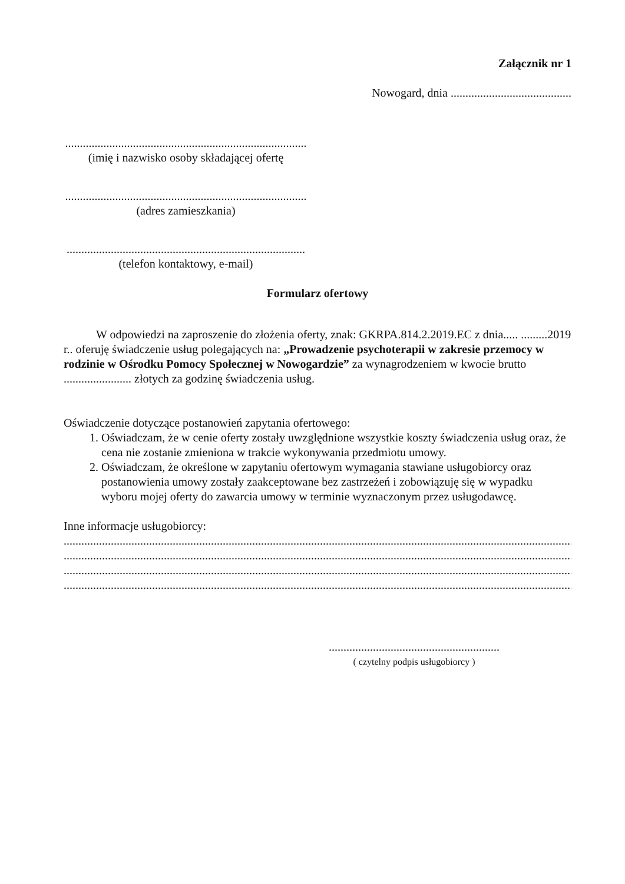Załącznik nr 1
Nowogard, dnia .........................................
..................................................................................
(imię i nazwisko osoby składającej ofertę
..................................................................................
(adres zamieszkania)
.................................................................................
(telefon kontaktowy, e-mail)
Formularz ofertowy
W odpowiedzi na zaproszenie do złożenia oferty, znak: GKRPA.814.2.2019.EC z dnia..... .........2019 r.. oferuję świadczenie usług polegających na: „Prowadzenie psychoterapii w zakresie przemocy w rodzinie w Ośrodku Pomocy Społecznej w Nowogardzie” za wynagrodzeniem w kwocie brutto ....................... złotych za godzinę świadczenia usług.
Oświadczenie dotyczące postanowień zapytania ofertowego:
1. Oświadczam, że w cenie oferty zostały uwzględnione wszystkie koszty świadczenia usług oraz, że cena nie zostanie zmieniona w trakcie wykonywania przedmiotu umowy.
2. Oświadczam, że określone w zapytaniu ofertowym wymagania stawiane usługobiorcy oraz postanowienia umowy zostały zaakceptowane bez zastrzeżeń i zobowiązuję się w wypadku wyboru mojej oferty do zawarcia umowy w terminie wyznaczonym przez usługodawcę.
Inne informacje usługobiorcy:
................................................................................................................................................................................
................................................................................................................................................................................
................................................................................................................................................................................
................................................................................................................................................................................
..........................................................
( czytelny podpis usługobiorcy )